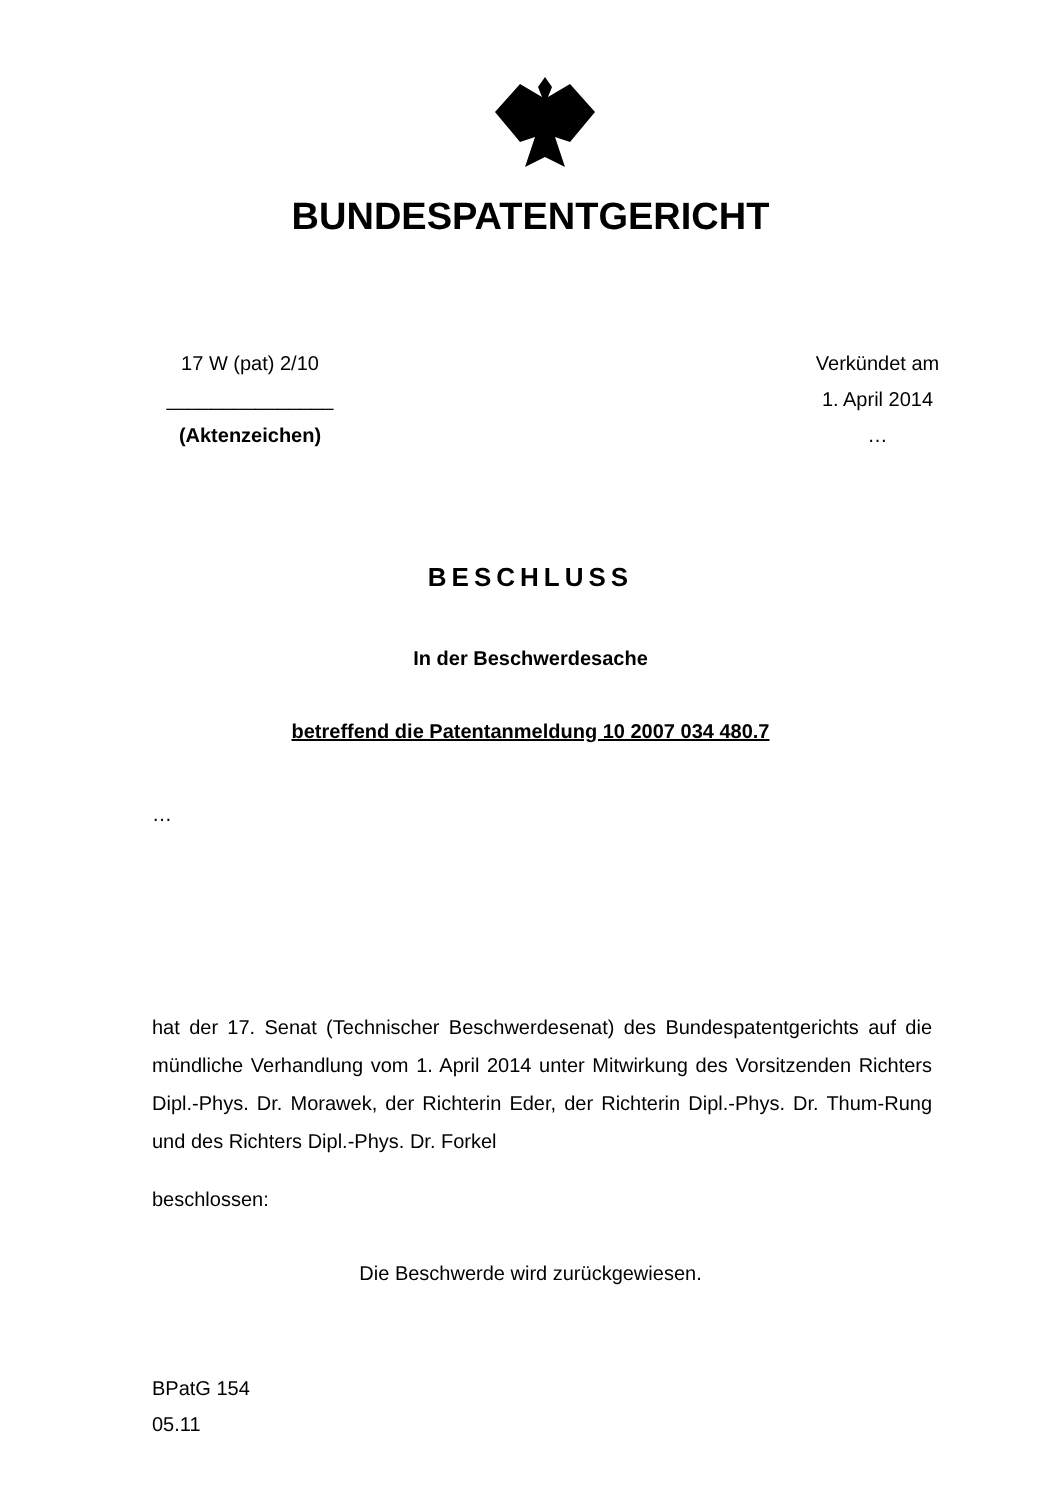BUNDESPATENTGERICHT
17 W (pat) 2/10
_______________
(Aktenzeichen)
Verkündet am
1. April 2014
…
BESCHLUSS
In der Beschwerdesache
betreffend die Patentanmeldung 10 2007 034 480.7
…
hat der 17. Senat (Technischer Beschwerdesenat) des Bundespatentgerichts auf die mündliche Verhandlung vom 1. April 2014 unter Mitwirkung des Vorsitzenden Richters Dipl.-Phys. Dr. Morawek, der Richterin Eder, der Richterin Dipl.-Phys. Dr. Thum-Rung und des Richters Dipl.-Phys. Dr. Forkel
beschlossen:
Die Beschwerde wird zurückgewiesen.
BPatG 154
05.11